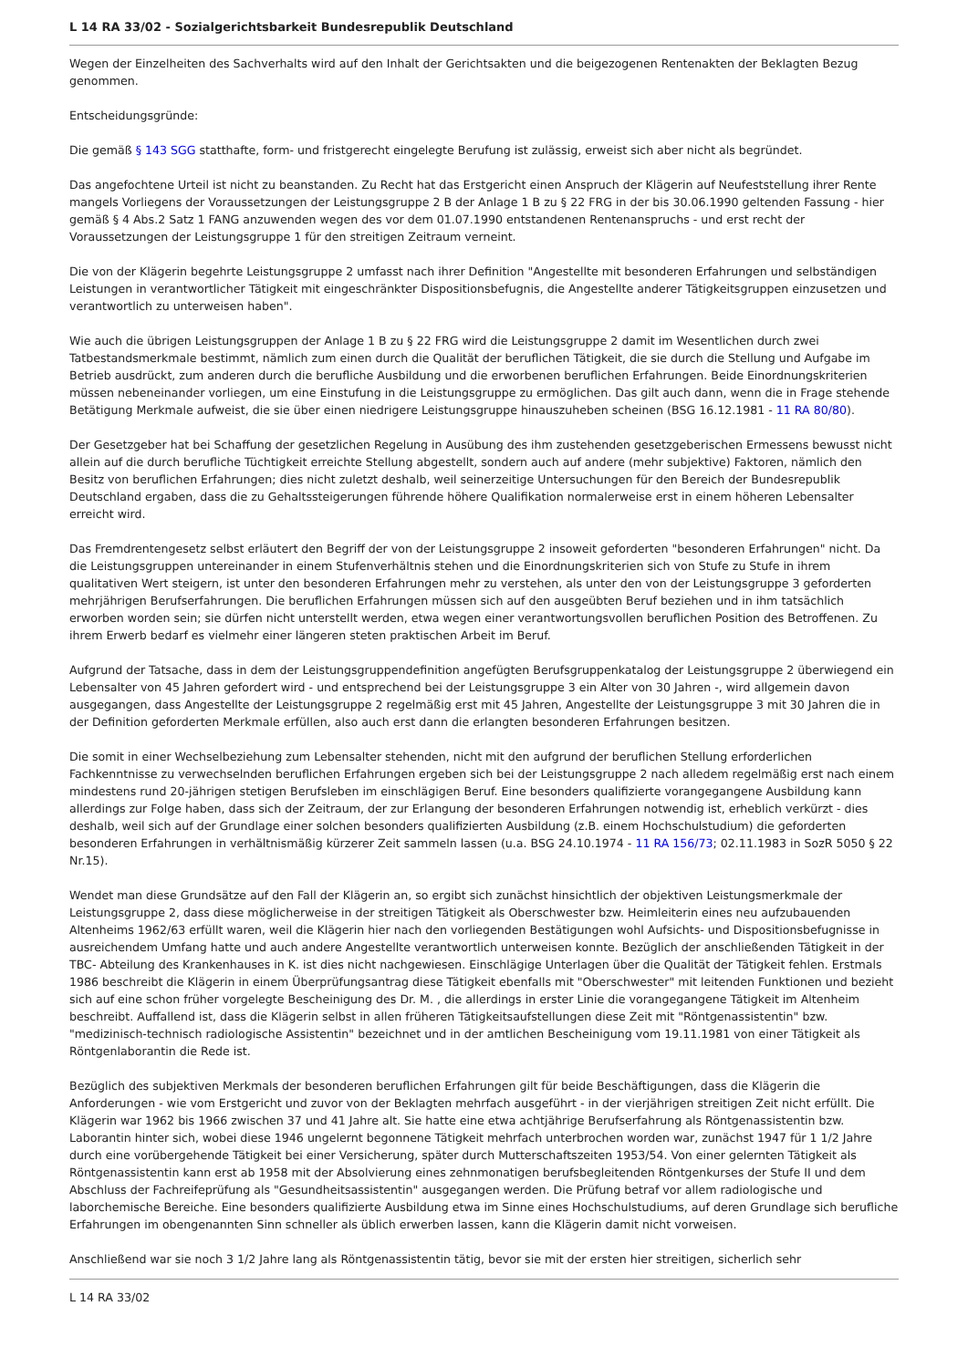L 14 RA 33/02 - Sozialgerichtsbarkeit Bundesrepublik Deutschland
Wegen der Einzelheiten des Sachverhalts wird auf den Inhalt der Gerichtsakten und die beigezogenen Rentenakten der Beklagten Bezug genommen.
Entscheidungsgründe:
Die gemäß § 143 SGG statthafte, form- und fristgerecht eingelegte Berufung ist zulässig, erweist sich aber nicht als begründet.
Das angefochtene Urteil ist nicht zu beanstanden. Zu Recht hat das Erstgericht einen Anspruch der Klägerin auf Neufeststellung ihrer Rente mangels Vorliegens der Voraussetzungen der Leistungsgruppe 2 B der Anlage 1 B zu § 22 FRG in der bis 30.06.1990 geltenden Fassung - hier gemäß § 4 Abs.2 Satz 1 FANG anzuwenden wegen des vor dem 01.07.1990 entstandenen Rentenanspruchs - und erst recht der Voraussetzungen der Leistungsgruppe 1 für den streitigen Zeitraum verneint.
Die von der Klägerin begehrte Leistungsgruppe 2 umfasst nach ihrer Definition "Angestellte mit besonderen Erfahrungen und selbständigen Leistungen in verantwortlicher Tätigkeit mit eingeschränkter Dispositionsbefugnis, die Angestellte anderer Tätigkeitsgruppen einzusetzen und verantwortlich zu unterweisen haben".
Wie auch die übrigen Leistungsgruppen der Anlage 1 B zu § 22 FRG wird die Leistungsgruppe 2 damit im Wesentlichen durch zwei Tatbestandsmerkmale bestimmt, nämlich zum einen durch die Qualität der beruflichen Tätigkeit, die sie durch die Stellung und Aufgabe im Betrieb ausdrückt, zum anderen durch die berufliche Ausbildung und die erworbenen beruflichen Erfahrungen. Beide Einordnungskriterien müssen nebeneinander vorliegen, um eine Einstufung in die Leistungsgruppe zu ermöglichen. Das gilt auch dann, wenn die in Frage stehende Betätigung Merkmale aufweist, die sie über einen niedrigere Leistungsgruppe hinauszuheben scheinen (BSG 16.12.1981 - 11 RA 80/80).
Der Gesetzgeber hat bei Schaffung der gesetzlichen Regelung in Ausübung des ihm zustehenden gesetzgeberischen Ermessens bewusst nicht allein auf die durch berufliche Tüchtigkeit erreichte Stellung abgestellt, sondern auch auf andere (mehr subjektive) Faktoren, nämlich den Besitz von beruflichen Erfahrungen; dies nicht zuletzt deshalb, weil seinerzeitige Untersuchungen für den Bereich der Bundesrepublik Deutschland ergaben, dass die zu Gehaltssteigerungen führende höhere Qualifikation normalerweise erst in einem höheren Lebensalter erreicht wird.
Das Fremdrentengesetz selbst erläutert den Begriff der von der Leistungsgruppe 2 insoweit geforderten "besonderen Erfahrungen" nicht. Da die Leistungsgruppen untereinander in einem Stufenverhältnis stehen und die Einordnungskriterien sich von Stufe zu Stufe in ihrem qualitativen Wert steigern, ist unter den besonderen Erfahrungen mehr zu verstehen, als unter den von der Leistungsgruppe 3 geforderten mehrjährigen Berufserfahrungen. Die beruflichen Erfahrungen müssen sich auf den ausgeübten Beruf beziehen und in ihm tatsächlich erworben worden sein; sie dürfen nicht unterstellt werden, etwa wegen einer verantwortungsvollen beruflichen Position des Betroffenen. Zu ihrem Erwerb bedarf es vielmehr einer längeren steten praktischen Arbeit im Beruf.
Aufgrund der Tatsache, dass in dem der Leistungsgruppendefinition angefügten Berufsgruppenkatalog der Leistungsgruppe 2 überwiegend ein Lebensalter von 45 Jahren gefordert wird - und entsprechend bei der Leistungsgruppe 3 ein Alter von 30 Jahren -, wird allgemein davon ausgegangen, dass Angestellte der Leistungsgruppe 2 regelmäßig erst mit 45 Jahren, Angestellte der Leistungsgruppe 3 mit 30 Jahren die in der Definition geforderten Merkmale erfüllen, also auch erst dann die erlangten besonderen Erfahrungen besitzen.
Die somit in einer Wechselbeziehung zum Lebensalter stehenden, nicht mit den aufgrund der beruflichen Stellung erforderlichen Fachkenntnisse zu verwechselnden beruflichen Erfahrungen ergeben sich bei der Leistungsgruppe 2 nach alledem regelmäßig erst nach einem mindestens rund 20-jährigen stetigen Berufsleben im einschlägigen Beruf. Eine besonders qualifizierte vorangegangene Ausbildung kann allerdings zur Folge haben, dass sich der Zeitraum, der zur Erlangung der besonderen Erfahrungen notwendig ist, erheblich verkürzt - dies deshalb, weil sich auf der Grundlage einer solchen besonders qualifizierten Ausbildung (z.B. einem Hochschulstudium) die geforderten besonderen Erfahrungen in verhältnismäßig kürzerer Zeit sammeln lassen (u.a. BSG 24.10.1974 - 11 RA 156/73; 02.11.1983 in SozR 5050 § 22 Nr.15).
Wendet man diese Grundsätze auf den Fall der Klägerin an, so ergibt sich zunächst hinsichtlich der objektiven Leistungsmerkmale der Leistungsgruppe 2, dass diese möglicherweise in der streitigen Tätigkeit als Oberschwester bzw. Heimleiterin eines neu aufzubauenden Altenheims 1962/63 erfüllt waren, weil die Klägerin hier nach den vorliegenden Bestätigungen wohl Aufsichts- und Dispositionsbefugnisse in ausreichendem Umfang hatte und auch andere Angestellte verantwortlich unterweisen konnte. Bezüglich der anschließenden Tätigkeit in der TBC- Abteilung des Krankenhauses in K. ist dies nicht nachgewiesen. Einschlägige Unterlagen über die Qualität der Tätigkeit fehlen. Erstmals 1986 beschreibt die Klägerin in einem Überprüfungsantrag diese Tätigkeit ebenfalls mit "Oberschwester" mit leitenden Funktionen und bezieht sich auf eine schon früher vorgelegte Bescheinigung des Dr. M. , die allerdings in erster Linie die vorangegangene Tätigkeit im Altenheim beschreibt. Auffallend ist, dass die Klägerin selbst in allen früheren Tätigkeitsaufstellungen diese Zeit mit "Röntgenassistentin" bzw. "medizinisch-technisch radiologische Assistentin" bezeichnet und in der amtlichen Bescheinigung vom 19.11.1981 von einer Tätigkeit als Röntgenlaborantin die Rede ist.
Bezüglich des subjektiven Merkmals der besonderen beruflichen Erfahrungen gilt für beide Beschäftigungen, dass die Klägerin die Anforderungen - wie vom Erstgericht und zuvor von der Beklagten mehrfach ausgeführt - in der vierjährigen streitigen Zeit nicht erfüllt. Die Klägerin war 1962 bis 1966 zwischen 37 und 41 Jahre alt. Sie hatte eine etwa achtjährige Berufserfahrung als Röntgenassistentin bzw. Laborantin hinter sich, wobei diese 1946 ungelernt begonnene Tätigkeit mehrfach unterbrochen worden war, zunächst 1947 für 1 1/2 Jahre durch eine vorübergehende Tätigkeit bei einer Versicherung, später durch Mutterschaftszeiten 1953/54. Von einer gelernten Tätigkeit als Röntgenassistentin kann erst ab 1958 mit der Absolvierung eines zehnmonatigen berufsbegleitenden Röntgenkurses der Stufe II und dem Abschluss der Fachreifeprüfung als "Gesundheitsassistentin" ausgegangen werden. Die Prüfung betraf vor allem radiologische und laborchemische Bereiche. Eine besonders qualifizierte Ausbildung etwa im Sinne eines Hochschulstudiums, auf deren Grundlage sich berufliche Erfahrungen im obengenannten Sinn schneller als üblich erwerben lassen, kann die Klägerin damit nicht vorweisen.
Anschließend war sie noch 3 1/2 Jahre lang als Röntgenassistentin tätig, bevor sie mit der ersten hier streitigen, sicherlich sehr
L 14 RA 33/02